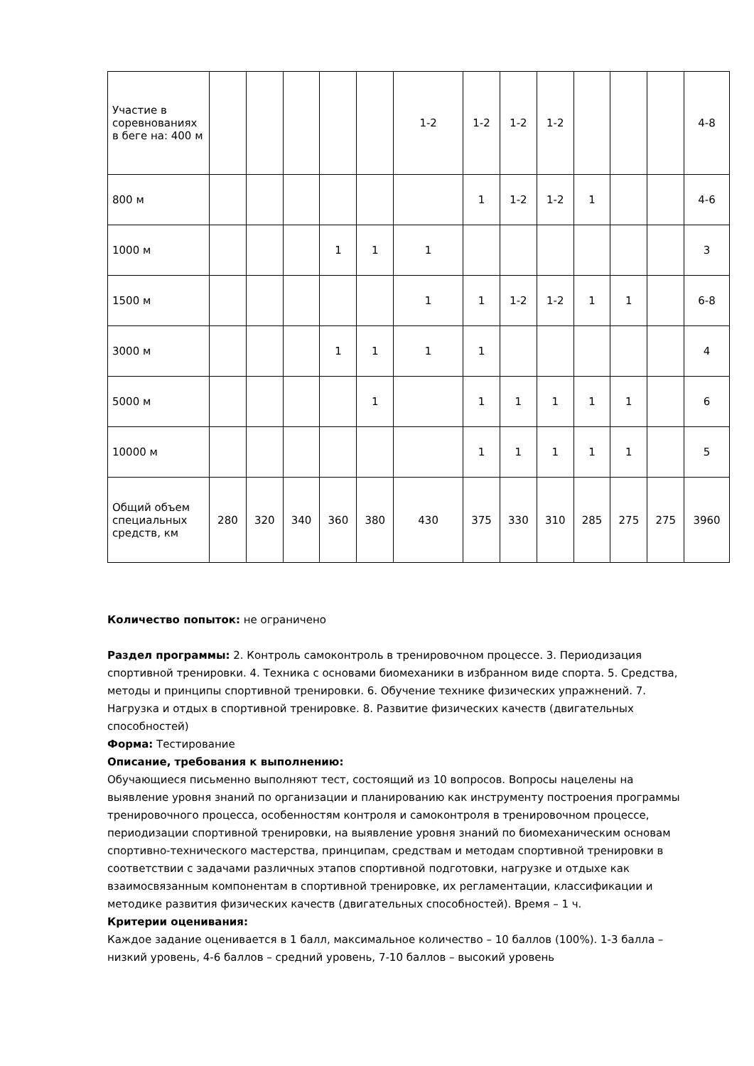| Участие в соревнованиях в беге на: 400 м | | | | | | 1-2 | 1-2 | 1-2 | 1-2 | | | | 4-8 |
| 800 м | | | | | | | 1 | 1-2 | 1-2 | 1 | | | 4-6 |
| 1000 м | | | | 1 | 1 | 1 | | | | | | | 3 |
| 1500 м | | | | | | 1 | 1 | 1-2 | 1-2 | 1 | 1 | | 6-8 |
| 3000 м | | | | 1 | 1 | 1 | 1 | | | | | | 4 |
| 5000 м | | | | | 1 | | 1 | 1 | 1 | 1 | 1 | | 6 |
| 10000 м | | | | | | | 1 | 1 | 1 | 1 | 1 | | 5 |
| Общий объем специальных средств, км | 280 | 320 | 340 | 360 | 380 | 430 | 375 | 330 | 310 | 285 | 275 | 275 | 3960 |
Количество попыток: не ограничено
Раздел программы: 2. Контроль самоконтроль в тренировочном процессе. 3. Периодизация спортивной тренировки. 4. Техника с основами биомеханики в избранном виде спорта. 5. Средства, методы и принципы спортивной тренировки. 6. Обучение технике физических упражнений. 7. Нагрузка и отдых в спортивной тренировке. 8. Развитие физических качеств (двигательных способностей)
Форма: Тестирование
Описание, требования к выполнению:
Обучающиеся письменно выполняют тест, состоящий из 10 вопросов. Вопросы нацелены на выявление уровня знаний по организации и планированию как инструменту построения программы тренировочного процесса, особенностям контроля и самоконтроля в тренировочном процессе, периодизации спортивной тренировки, на выявление уровня знаний по биомеханическим основам спортивно-технического мастерства, принципам, средствам и методам спортивной тренировки в соответствии с задачами различных этапов спортивной подготовки, нагрузке и отдыхе как взаимосвязанным компонентам в спортивной тренировке, их регламентации, классификации и методике развития физических качеств (двигательных способностей). Время – 1 ч.
Критерии оценивания:
Каждое задание оценивается в 1 балл, максимальное количество – 10 баллов (100%). 1-3 балла – низкий уровень, 4-6 баллов – средний уровень, 7-10 баллов – высокий уровень